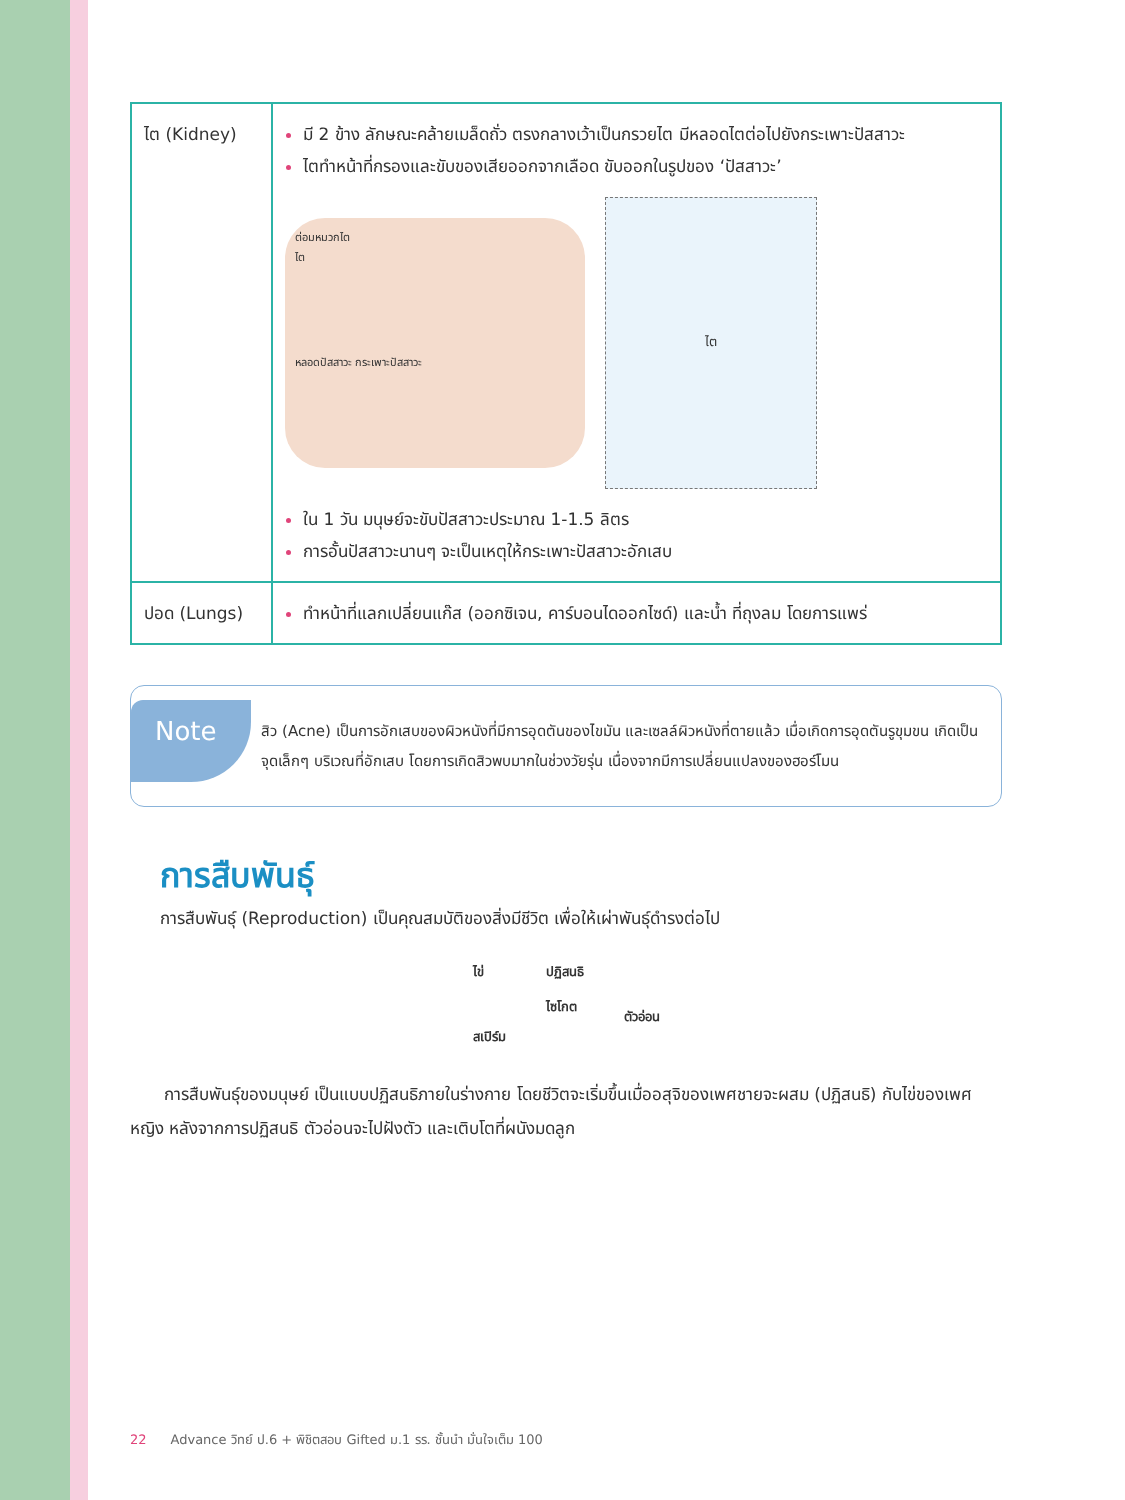| ไต (Kidney) | มี 2 ข้าง ลักษณะคล้ายเมล็ดถั่ว ตรงกลางเว้าเป็นกรวยไต มีหลอดไตต่อไปยังกระเพาะปัสสาวะ ไตทำหน้าที่กรองและขับของเสียออกจากเลือด ขับออกในรูปของ ‘ปัสสาวะ’ ต่อมหมวกไต ไต หลอดปัสสาวะ กระเพาะปัสสาวะ ไต ใน 1 วัน มนุษย์จะขับปัสสาวะประมาณ 1-1.5 ลิตร การอั้นปัสสาวะนานๆ จะเป็นเหตุให้กระเพาะปัสสาวะอักเสบ |
| ปอด (Lungs) | ทำหน้าที่แลกเปลี่ยนแก๊ส (ออกซิเจน, คาร์บอนไดออกไซด์) และน้ำ ที่ถุงลม โดยการแพร่ |
Note
สิว (Acne) เป็นการอักเสบของผิวหนังที่มีการอุดตันของไขมัน และเซลล์ผิวหนังที่ตายแล้ว เมื่อเกิดการอุดตันรูขุมขน เกิดเป็นจุดเล็กๆ บริเวณที่อักเสบ โดยการเกิดสิวพบมากในช่วงวัยรุ่น เนื่องจากมีการเปลี่ยนแปลงของฮอร์โมน
การสืบพันธุ์
การสืบพันธุ์ (Reproduction) เป็นคุณสมบัติของสิ่งมีชีวิต เพื่อให้เผ่าพันธุ์ดำรงต่อไป
ไข่
สเปิร์ม
ปฏิสนธิ
ไซโกต
ตัวอ่อน
  การสืบพันธุ์ของมนุษย์ เป็นแบบปฏิสนธิภายในร่างกาย โดยชีวิตจะเริ่มขึ้นเมื่ออสุจิของเพศชายจะผสม (ปฏิสนธิ) กับไข่ของเพศหญิง หลังจากการปฏิสนธิ ตัวอ่อนจะไปฝังตัว และเติบโตที่ผนังมดลูก
22 Advance วิทย์ ป.6 + พิชิตสอบ Gifted ม.1 รร. ชั้นนำ มั่นใจเต็ม 100